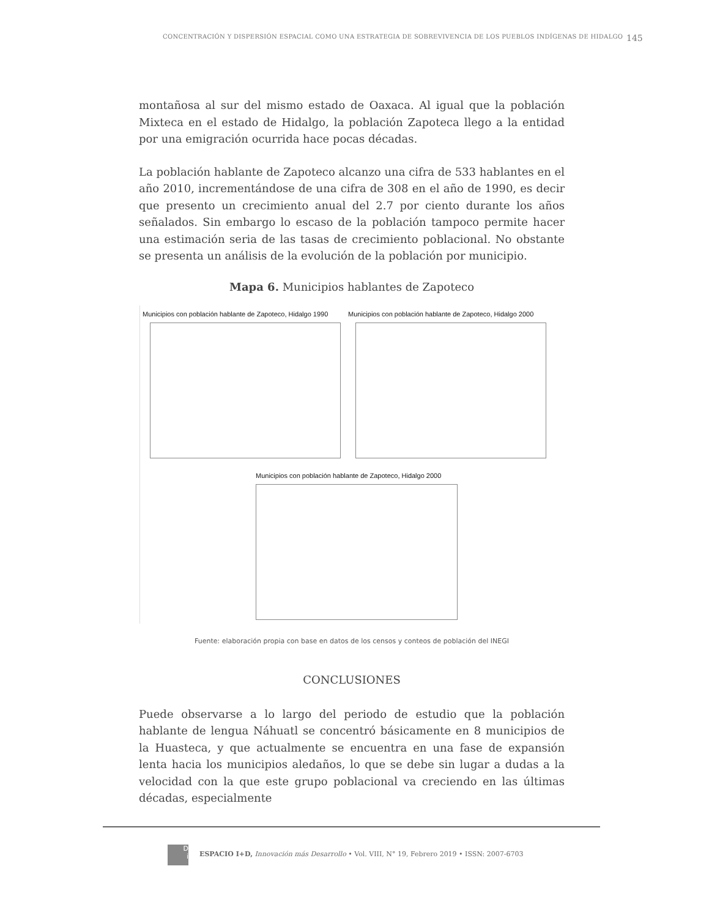CONCENTRACIÓN Y DISPERSIÓN ESPACIAL COMO UNA ESTRATEGIA DE SOBREVIVENCIA DE LOS PUEBLOS INDÍGENAS DE HIDALGO 145
montañosa al sur del mismo estado de Oaxaca. Al igual que la población Mixteca en el estado de Hidalgo, la población Zapoteca llego a la entidad por una emigración ocurrida hace pocas décadas.
La población hablante de Zapoteco alcanzo una cifra de 533 hablantes en el año 2010, incrementándose de una cifra de 308 en el año de 1990, es decir que presento un crecimiento anual del 2.7 por ciento durante los años señalados. Sin embargo lo escaso de la población tampoco permite hacer una estimación seria de las tasas de crecimiento poblacional. No obstante se presenta un análisis de la evolución de la población por municipio.
Mapa 6. Municipios hablantes de Zapoteco
Municipios con población hablante de Zapoteco, Hidalgo 1990
Municipios con población hablante de Zapoteco, Hidalgo 2000
Municipios con población hablante de Zapoteco, Hidalgo 2000
Fuente: elaboración propia con base en datos de los censos y conteos de población del INEGI
CONCLUSIONES
Puede observarse a lo largo del periodo de estudio que la población hablante de lengua Náhuatl se concentró básicamente en 8 municipios de la Huasteca, y que actualmente se encuentra en una fase de expansión lenta hacia los municipios aledaños, lo que se debe sin lugar a dudas a la velocidad con la que este grupo poblacional va creciendo en las últimas décadas, especialmente
ESPACIO I+D, Innovación más Desarrollo • Vol. VIII, N° 19, Febrero 2019 • ISSN: 2007-6703
D
i